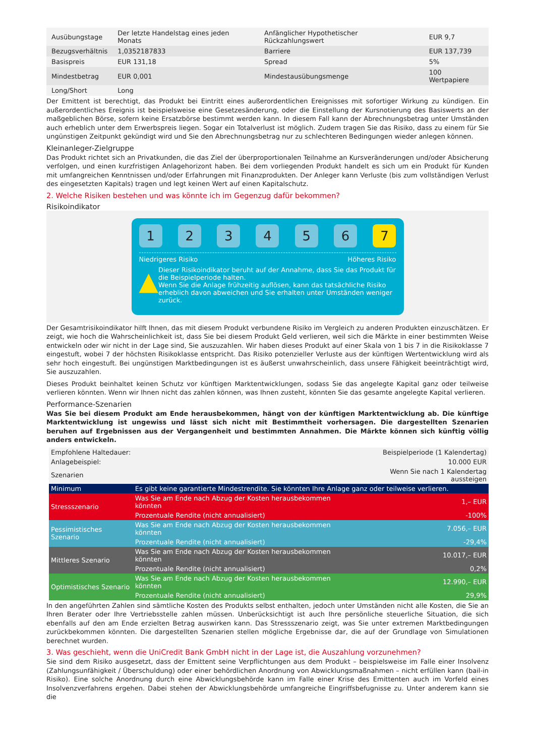| Ausübungstage | Der letzte Handelstag eines jeden Monats | Anfänglicher Hypothetischer Rückzahlungswert | EUR 9,7 |
| Bezugsverhältnis | 1,0352187833 | Barriere | EUR 137,739 |
| Basispreis | EUR 131,18 | Spread | 5% |
| Mindestbetrag | EUR 0,001 | Mindestausübungsmenge | 100 Wertpapiere |
| Long/Short | Long | | |
Der Emittent ist berechtigt, das Produkt bei Eintritt eines außerordentlichen Ereignisses mit sofortiger Wirkung zu kündigen. Ein außerordentliches Ereignis ist beispielsweise eine Gesetzesänderung, oder die Einstellung der Kursnotierung des Basiswerts an der maßgeblichen Börse, sofern keine Ersatzbörse bestimmt werden kann. In diesem Fall kann der Abrechnungsbetrag unter Umständen auch erheblich unter dem Erwerbspreis liegen. Sogar ein Totalverlust ist möglich. Zudem tragen Sie das Risiko, dass zu einem für Sie ungünstigen Zeitpunkt gekündigt wird und Sie den Abrechnungsbetrag nur zu schlechteren Bedingungen wieder anlegen können.
Kleinanleger-Zielgruppe
Das Produkt richtet sich an Privatkunden, die das Ziel der überproportionalen Teilnahme an Kursveränderungen und/oder Absicherung verfolgen, und einen kurzfristigen Anlagehorizont haben. Bei dem vorliegenden Produkt handelt es sich um ein Produkt für Kunden mit umfangreichen Kenntnissen und/oder Erfahrungen mit Finanzprodukten. Der Anleger kann Verluste (bis zum vollständigen Verlust des eingesetzten Kapitals) tragen und legt keinen Wert auf einen Kapitalschutz.
2. Welche Risiken bestehen und was könnte ich im Gegenzug dafür bekommen?
Risikoindikator
123456 7
Niedrigeres Risiko Höheres Risiko
▲
Dieser Risikoindikator beruht auf der Annahme, dass Sie das Produkt für die Beispielperiode halten.
Wenn Sie die Anlage frühzeitig auflösen, kann das tatsächliche Risiko erheblich davon abweichen und Sie erhalten unter Umständen weniger zurück.
Der Gesamtrisikoindikator hilft Ihnen, das mit diesem Produkt verbundene Risiko im Vergleich zu anderen Produkten einzuschätzen. Er zeigt, wie hoch die Wahrscheinlichkeit ist, dass Sie bei diesem Produkt Geld verlieren, weil sich die Märkte in einer bestimmten Weise entwickeln oder wir nicht in der Lage sind, Sie auszuzahlen. Wir haben dieses Produkt auf einer Skala von 1 bis 7 in die Risikoklasse 7 eingestuft, wobei 7 der höchsten Risikoklasse entspricht. Das Risiko potenzieller Verluste aus der künftigen Wertentwicklung wird als sehr hoch eingestuft. Bei ungünstigen Marktbedingungen ist es äußerst unwahrscheinlich, dass unsere Fähigkeit beeinträchtigt wird, Sie auszuzahlen.
Dieses Produkt beinhaltet keinen Schutz vor künftigen Marktentwicklungen, sodass Sie das angelegte Kapital ganz oder teilweise verlieren könnten. Wenn wir Ihnen nicht das zahlen können, was Ihnen zusteht, könnten Sie das gesamte angelegte Kapital verlieren.
Performance-Szenarien
Was Sie bei diesem Produkt am Ende herausbekommen, hängt von der künftigen Marktentwicklung ab. Die künftige Marktentwicklung ist ungewiss und lässt sich nicht mit Bestimmtheit vorhersagen. Die dargestellten Szenarien beruhen auf Ergebnissen aus der Vergangenheit und bestimmten Annahmen. Die Märkte können sich künftig völlig anders entwickeln.
| Empfohlene Haltedauer: | | Beispielperiode (1 Kalendertag) |
| Anlagebeispiel: | | 10.000 EUR |
| Szenarien | | Wenn Sie nach 1 Kalendertag aussteigen |
| Minimum | Es gibt keine garantierte Mindestrendite. Sie könnten Ihre Anlage ganz oder teilweise verlieren. | |
| Stressszenario | Was Sie am Ende nach Abzug der Kosten herausbekommen könnten | 1,– EUR |
| | Prozentuale Rendite (nicht annualisiert) | -100% |
| Pessimistisches Szenario | Was Sie am Ende nach Abzug der Kosten herausbekommen könnten | 7.056,– EUR |
| | Prozentuale Rendite (nicht annualisiert) | -29,4% |
| Mittleres Szenario | Was Sie am Ende nach Abzug der Kosten herausbekommen könnten | 10.017,– EUR |
| | Prozentuale Rendite (nicht annualisiert) | 0,2% |
| Optimistisches Szenario | Was Sie am Ende nach Abzug der Kosten herausbekommen könnten | 12.990,– EUR |
| | Prozentuale Rendite (nicht annualisiert) | 29,9% |
In den angeführten Zahlen sind sämtliche Kosten des Produkts selbst enthalten, jedoch unter Umständen nicht alle Kosten, die Sie an Ihren Berater oder Ihre Vertriebsstelle zahlen müssen. Unberücksichtigt ist auch Ihre persönliche steuerliche Situation, die sich ebenfalls auf den am Ende erzielten Betrag auswirken kann. Das Stressszenario zeigt, was Sie unter extremen Marktbedingungen zurückbekommen könnten. Die dargestellten Szenarien stellen mögliche Ergebnisse dar, die auf der Grundlage von Simulationen berechnet wurden.
3. Was geschieht, wenn die UniCredit Bank GmbH nicht in der Lage ist, die Auszahlung vorzunehmen?
Sie sind dem Risiko ausgesetzt, dass der Emittent seine Verpflichtungen aus dem Produkt – beispielsweise im Falle einer Insolvenz (Zahlungsunfähigkeit / Überschuldung) oder einer behördlichen Anordnung von Abwicklungsmaßnahmen – nicht erfüllen kann (bail-in Risiko). Eine solche Anordnung durch eine Abwicklungsbehörde kann im Falle einer Krise des Emittenten auch im Vorfeld eines Insolvenzverfahrens ergehen. Dabei stehen der Abwicklungsbehörde umfangreiche Eingriffsbefugnisse zu. Unter anderem kann sie die